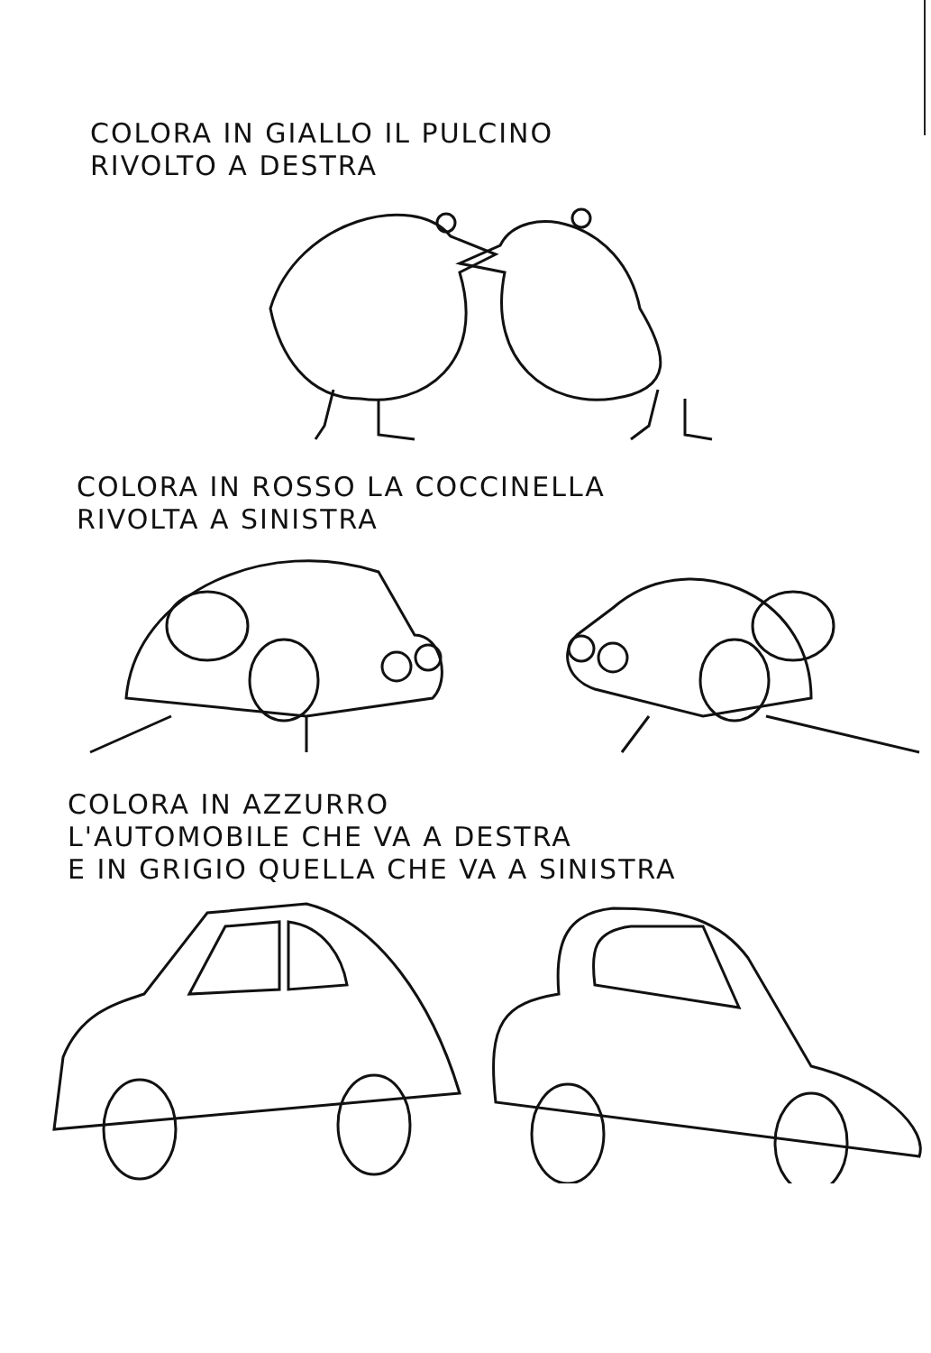COLORA IN GIALLO IL PULCINO
RIVOLTO A DESTRA
COLORA IN ROSSO LA COCCINELLA
RIVOLTA A SINISTRA
COLORA IN AZZURRO
L'AUTOMOBILE CHE VA A DESTRA
E IN GRIGIO QUELLA CHE VA A SINISTRA